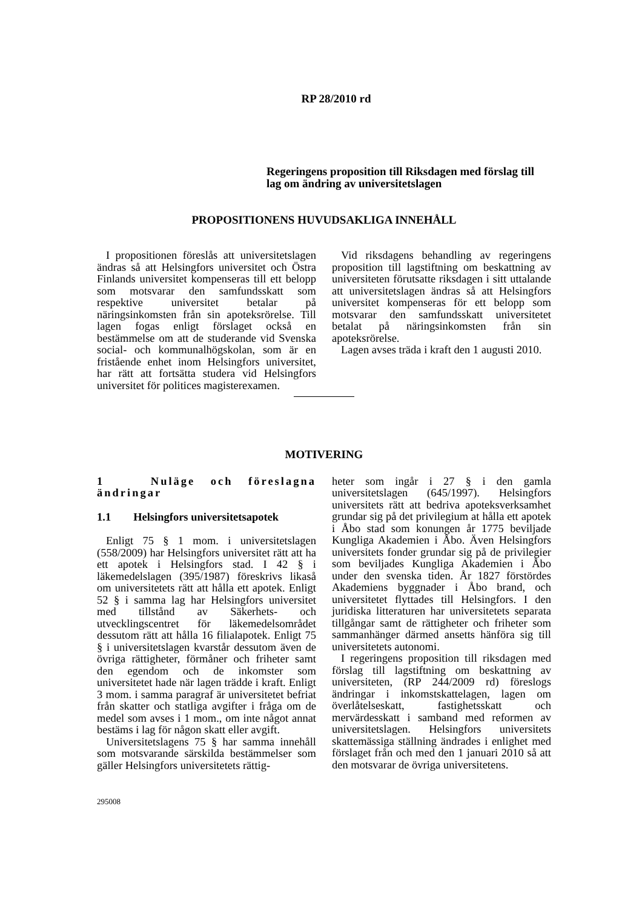RP 28/2010 rd
Regeringens proposition till Riksdagen med förslag till
lag om ändring av universitetslagen
PROPOSITIONENS HUVUDSAKLIGA INNEHÅLL
I propositionen föreslås att universitetslagen ändras så att Helsingfors universitet och Östra Finlands universitet kompenseras till ett belopp som motsvarar den samfundsskatt som respektive universitet betalar på näringsinkomsten från sin apoteksrörelse. Till lagen fogas enligt förslaget också en bestämmelse om att de studerande vid Svenska social- och kommunalhögskolan, som är en fristående enhet inom Helsingfors universitet, har rätt att fortsätta studera vid Helsingfors universitet för politices magisterexamen.
Vid riksdagens behandling av regeringens proposition till lagstiftning om beskattning av universiteten förutsatte riksdagen i sitt uttalande att universitetslagen ändras så att Helsingfors universitet kompenseras för ett belopp som motsvarar den samfundsskatt universitetet betalat på näringsinkomsten från sin apoteksrörelse.
Lagen avses träda i kraft den 1 augusti 2010.
MOTIVERING
1 Nuläge och föreslagna ändringar
1.1 Helsingfors universitetsapotek
Enligt 75 § 1 mom. i universitetslagen (558/2009) har Helsingfors universitet rätt att ha ett apotek i Helsingfors stad. I 42 § i läkemedelslagen (395/1987) föreskrivs likaså om universitetets rätt att hålla ett apotek. Enligt 52 § i samma lag har Helsingfors universitet med tillstånd av Säkerhets- och utvecklingscentret för läkemedelsområdet dessutom rätt att hålla 16 filialapotek. Enligt 75 § i universitetslagen kvarstår dessutom även de övriga rättigheter, förmåner och friheter samt den egendom och de inkomster som universitetet hade när lagen trädde i kraft. Enligt 3 mom. i samma paragraf är universitetet befriat från skatter och statliga avgifter i fråga om de medel som avses i 1 mom., om inte något annat bestäms i lag för någon skatt eller avgift.
Universitetslagens 75 § har samma innehåll som motsvarande särskilda bestämmelser som gäller Helsingfors universitetets rättig-
heter som ingår i 27 § i den gamla universitetslagen (645/1997). Helsingfors universitets rätt att bedriva apoteksverksamhet grundar sig på det privilegium at hålla ett apotek i Åbo stad som konungen år 1775 beviljade Kungliga Akademien i Åbo. Även Helsingfors universitets fonder grundar sig på de privilegier som beviljades Kungliga Akademien i Åbo under den svenska tiden. År 1827 förstördes Akademiens byggnader i Åbo brand, och universitetet flyttades till Helsingfors. I den juridiska litteraturen har universitetets separata tillgångar samt de rättigheter och friheter som sammanhänger därmed ansetts hänföra sig till universitetets autonomi.
I regeringens proposition till riksdagen med förslag till lagstiftning om beskattning av universiteten, (RP 244/2009 rd) föreslogs ändringar i inkomstskattelagen, lagen om överlåtelseskatt, fastighetsskatt och mervärdesskatt i samband med reformen av universitetslagen. Helsingfors universitets skattemässiga ställning ändrades i enlighet med förslaget från och med den 1 januari 2010 så att den motsvarar de övriga universitetens.
295008